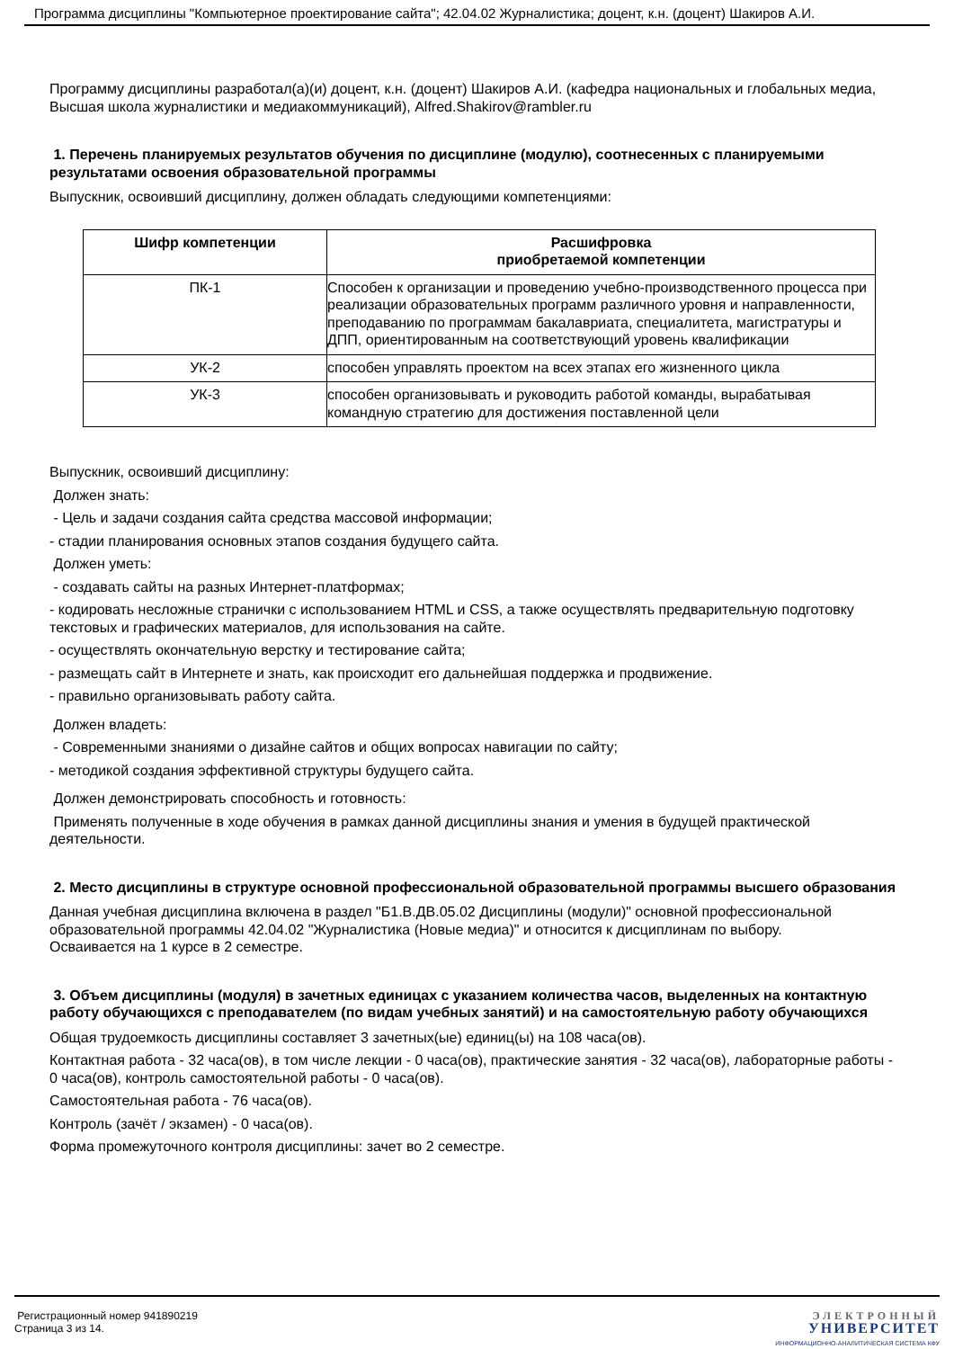Программа дисциплины "Компьютерное проектирование сайта"; 42.04.02 Журналистика; доцент, к.н. (доцент) Шакиров А.И.
Программу дисциплины разработал(а)(и) доцент, к.н. (доцент) Шакиров А.И. (кафедра национальных и глобальных медиа, Высшая школа журналистики и медиакоммуникаций), Alfred.Shakirov@rambler.ru
1. Перечень планируемых результатов обучения по дисциплине (модулю), соотнесенных с планируемыми результатами освоения образовательной программы
Выпускник, освоивший дисциплину, должен обладать следующими компетенциями:
| Шифр компетенции | Расшифровка приобретаемой компетенции |
| --- | --- |
| ПК-1 | Способен к организации и проведению учебно-производственного процесса при реализации образовательных программ различного уровня и направленности, преподаванию по программам бакалавриата, специалитета, магистратуры и ДПП, ориентированным на соответствующий уровень квалификации |
| УК-2 | способен управлять проектом на всех этапах его жизненного цикла |
| УК-3 | способен организовывать и руководить работой команды, вырабатывая командную стратегию для достижения поставленной цели |
Выпускник, освоивший дисциплину:
Должен знать:
- Цель и задачи создания сайта средства массовой информации;
- стадии планирования основных этапов создания будущего сайта.
Должен уметь:
- создавать сайты на разных Интернет-платформах;
- кодировать несложные странички с использованием HTML и CSS, а также осуществлять предварительную подготовку текстовых и графических материалов, для использования на сайте.
- осуществлять окончательную верстку и тестирование сайта;
- размещать сайт в Интернете и знать, как происходит его дальнейшая поддержка и продвижение.
- правильно организовывать работу сайта.
Должен владеть:
- Современными знаниями о дизайне сайтов и общих вопросах навигации по сайту;
- методикой создания эффективной структуры будущего сайта.
Должен демонстрировать способность и готовность:
Применять полученные в ходе обучения в рамках данной дисциплины знания и умения в будущей практической деятельности.
2. Место дисциплины в структуре основной профессиональной образовательной программы высшего образования
Данная учебная дисциплина включена в раздел "Б1.В.ДВ.05.02 Дисциплины (модули)" основной профессиональной образовательной программы 42.04.02 "Журналистика (Новые медиа)" и относится к дисциплинам по выбору.
Осваивается на 1 курсе в 2 семестре.
3. Объем дисциплины (модуля) в зачетных единицах с указанием количества часов, выделенных на контактную работу обучающихся с преподавателем (по видам учебных занятий) и на самостоятельную работу обучающихся
Общая трудоемкость дисциплины составляет 3 зачетных(ые) единиц(ы) на 108 часа(ов).
Контактная работа - 32 часа(ов), в том числе лекции - 0 часа(ов), практические занятия - 32 часа(ов), лабораторные работы - 0 часа(ов), контроль самостоятельной работы - 0 часа(ов).
Самостоятельная работа - 76 часа(ов).
Контроль (зачёт / экзамен) - 0 часа(ов).
Форма промежуточного контроля дисциплины: зачет во 2 семестре.
Регистрационный номер 941890219
Страница 3 из 14.
ЭЛЕКТРОННЫЙ
УНИВЕРСИТЕТ
ИНФОРМАЦИОННО-АНАЛИТИЧЕСКАЯ СИСТЕМА КФУ